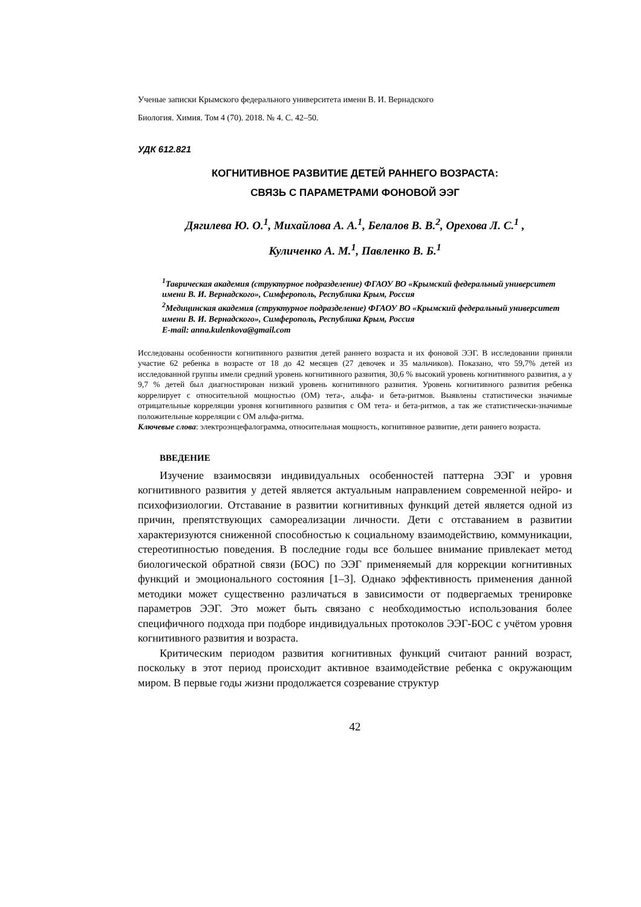Ученые записки Крымского федерального университета имени В. И. Вернадского
Биология. Химия. Том 4 (70). 2018. № 4. С. 42–50.
УДК 612.821
КОГНИТИВНОЕ РАЗВИТИЕ ДЕТЕЙ РАННЕГО ВОЗРАСТА:
СВЯЗЬ С ПАРАМЕТРАМИ ФОНОВОЙ ЭЭГ
Дягилева Ю. О.<sup>1</sup>, Михайлова А. А.<sup>1</sup>, Белалов В. В.<sup>2</sup>, Орехова Л. С.<sup>1</sup> ,
Куличенко А. М.<sup>1</sup>, Павленко В. Б.<sup>1</sup>
<sup>1</sup> Таврическая академия (структурное подразделение) ФГАОУ ВО «Крымский федеральный университет имени В. И. Вернадского», Симферополь, Республика Крым, Россия
<sup>2</sup> Медицинская академия (структурное подразделение) ФГАОУ ВО «Крымский федеральный университет имени В. И. Вернадского», Симферополь, Республика Крым, Россия
E-mail: anna.kulenkova@gmail.com
Исследованы особенности когнитивного развития детей раннего возраста и их фоновой ЭЭГ. В исследовании приняли участие 62 ребенка в возрасте от 18 до 42 месяцев (27 девочек и 35 мальчиков). Показано, что 59,7% детей из исследованной группы имели средний уровень когнитивного развития, 30,6 % высокий уровень когнитивного развития, а у 9,7 % детей был диагностирован низкий уровень когнитивного развития. Уровень когнитивного развития ребенка коррелирует с относительной мощностью (ОМ) тета-, альфа- и бета-ритмов. Выявлены статистически значимые отрицательные корреляции уровня когнитивного развития с ОМ тета- и бета-ритмов, а так же статистически-значимые положительные корреляции с ОМ альфа-ритма.
Ключевые слова: электроэнцефалограмма, относительная мощность, когнитивное развитие, дети раннего возраста.
ВВЕДЕНИЕ
Изучение взаимосвязи индивидуальных особенностей паттерна ЭЭГ и уровня когнитивного развития у детей является актуальным направлением современной нейро- и психофизиологии. Отставание в развитии когнитивных функций детей является одной из причин, препятствующих самореализации личности. Дети с отставанием в развитии характеризуются сниженной способностью к социальному взаимодействию, коммуникации, стереотипностью поведения. В последние годы все большее внимание привлекает метод биологической обратной связи (БОС) по ЭЭГ применяемый для коррекции когнитивных функций и эмоционального состояния [1–3]. Однако эффективность применения данной методики может существенно различаться в зависимости от подвергаемых тренировке параметров ЭЭГ. Это может быть связано с необходимостью использования более специфичного подхода при подборе индивидуальных протоколов ЭЭГ-БОС с учётом уровня когнитивного развития и возраста.
Критическим периодом развития когнитивных функций считают ранний возраст, поскольку в этот период происходит активное взаимодействие ребенка с окружающим миром. В первые годы жизни продолжается созревание структур
42